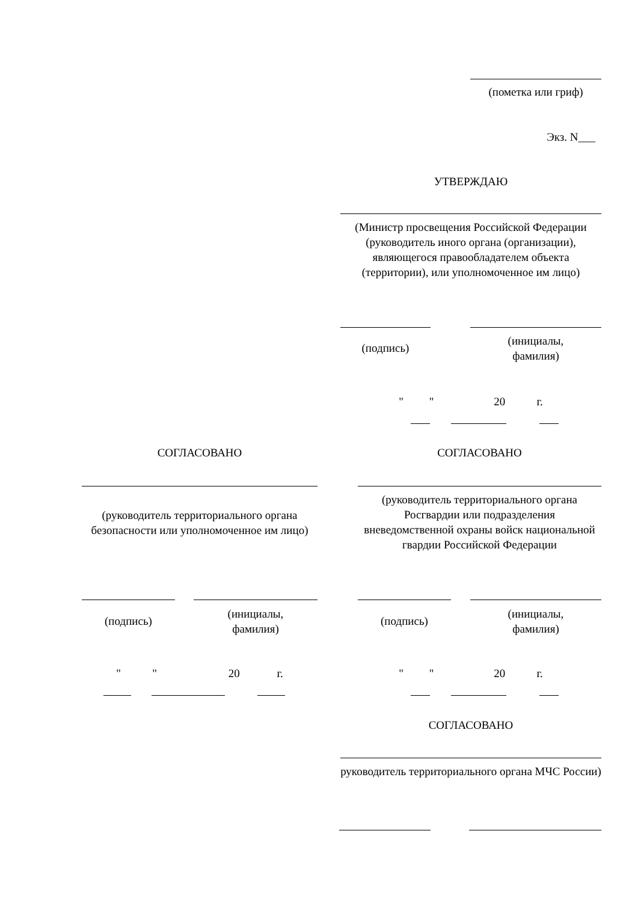(пометка или гриф)
Экз. N___
УТВЕРЖДАЮ
(Министр просвещения Российской Федерации (руководитель иного органа (организации), являющегося правообладателем объекта (территории), или уполномоченное им лицо)
(подпись)
(инициалы,
фамилия)
" " 20 г.
СОГЛАСОВАНО
(руководитель территориального органа безопасности или уполномоченное им лицо)
(подпись)
(инициалы,
фамилия)
" " 20 г.
СОГЛАСОВАНО
(руководитель территориального органа Росгвардии или подразделения вневедомственной охраны войск национальной гвардии Российской Федерации
(подпись)
(инициалы,
фамилия)
" " 20 г.
СОГЛАСОВАНО
руководитель территориального органа МЧС России)